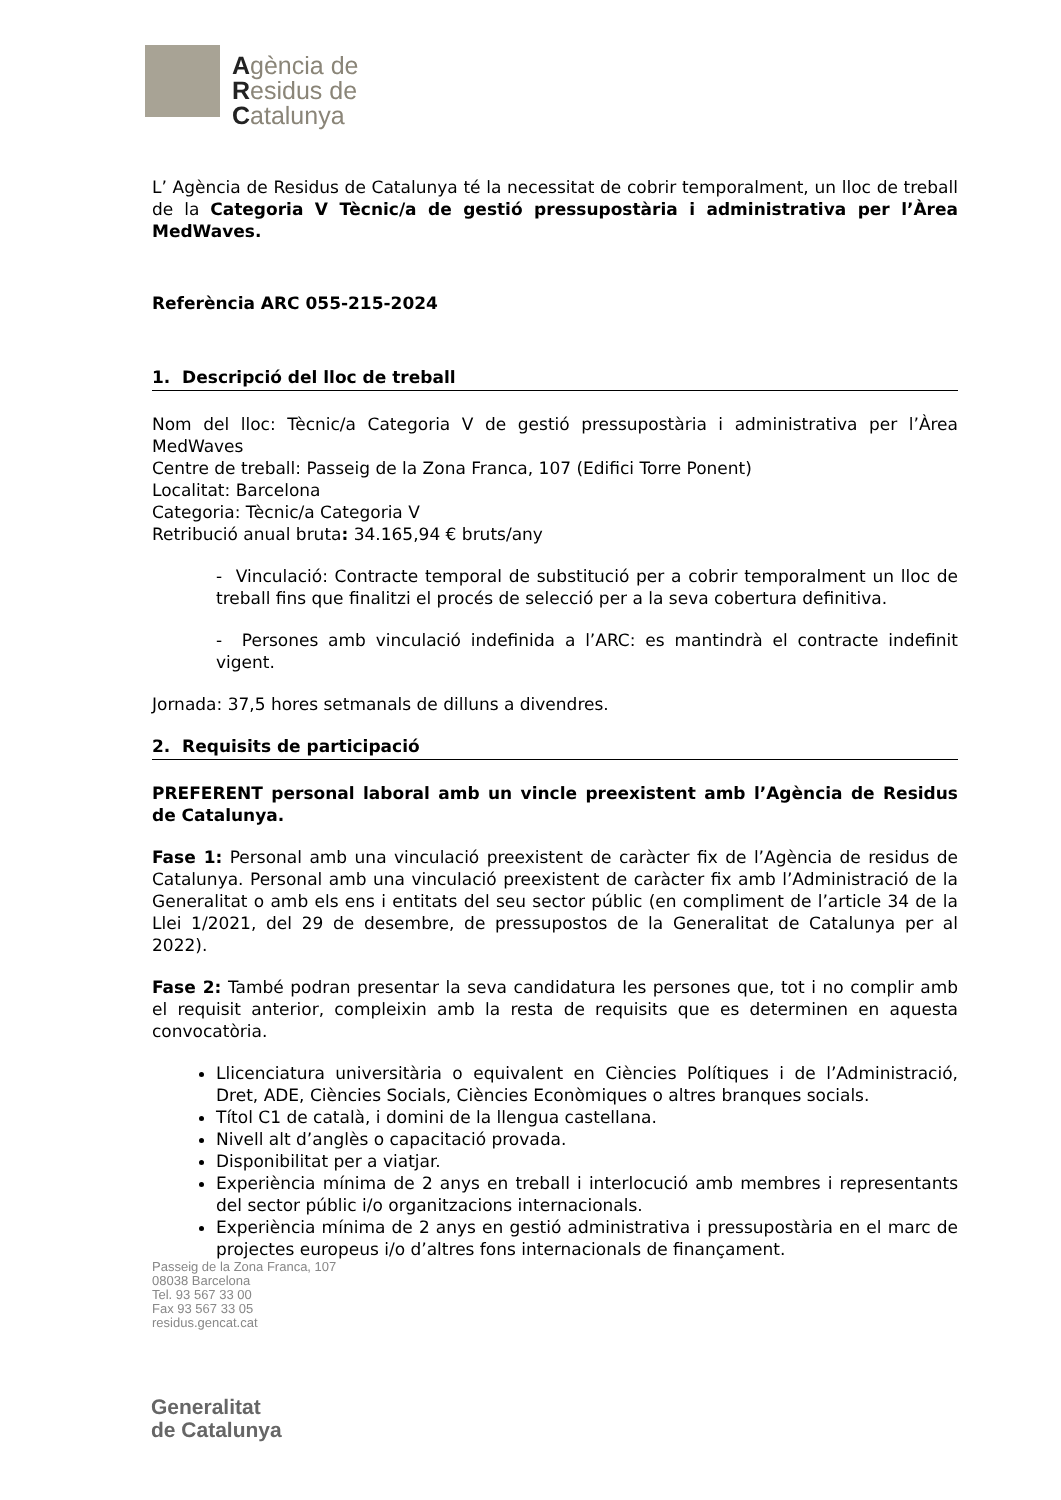Agència de
Residus de
Catalunya
L’ Agència de Residus de Catalunya té la necessitat de cobrir temporalment, un lloc de treball de la Categoria V Tècnic/a de gestió pressupostària i administrativa per l’Àrea MedWaves.
Referència ARC 055-215-2024
1. Descripció del lloc de treball
Nom del lloc: Tècnic/a Categoria V de gestió pressupostària i administrativa per l’Àrea MedWaves
Centre de treball: Passeig de la Zona Franca, 107 (Edifici Torre Ponent)
Localitat: Barcelona
Categoria: Tècnic/a Categoria V
Retribució anual bruta: 34.165,94 € bruts/any
- Vinculació: Contracte temporal de substitució per a cobrir temporalment un lloc de treball fins que finalitzi el procés de selecció per a la seva cobertura definitiva.
- Persones amb vinculació indefinida a l’ARC: es mantindrà el contracte indefinit vigent.
Jornada: 37,5 hores setmanals de dilluns a divendres.
2. Requisits de participació
PREFERENT personal laboral amb un vincle preexistent amb l’Agència de Residus de Catalunya.
Fase 1: Personal amb una vinculació preexistent de caràcter fix de l’Agència de residus de Catalunya. Personal amb una vinculació preexistent de caràcter fix amb l’Administració de la Generalitat o amb els ens i entitats del seu sector públic (en compliment de l’article 34 de la Llei 1/2021, del 29 de desembre, de pressupostos de la Generalitat de Catalunya per al 2022).
Fase 2: També podran presentar la seva candidatura les persones que, tot i no complir amb el requisit anterior, compleixin amb la resta de requisits que es determinen en aquesta convocatòria.
Llicenciatura universitària o equivalent en Ciències Polítiques i de l’Administració, Dret, ADE, Ciències Socials, Ciències Econòmiques o altres branques socials.
Títol C1 de català, i domini de la llengua castellana.
Nivell alt d’anglès o capacitació provada.
Disponibilitat per a viatjar.
Experiència mínima de 2 anys en treball i interlocució amb membres i representants del sector públic i/o organitzacions internacionals.
Experiència mínima de 2 anys en gestió administrativa i pressupostària en el marc de projectes europeus i/o d’altres fons internacionals de finançament.
Passeig de la Zona Franca, 107
08038 Barcelona
Tel. 93 567 33 00
Fax 93 567 33 05
residus.gencat.cat
Generalitat
de Catalunya